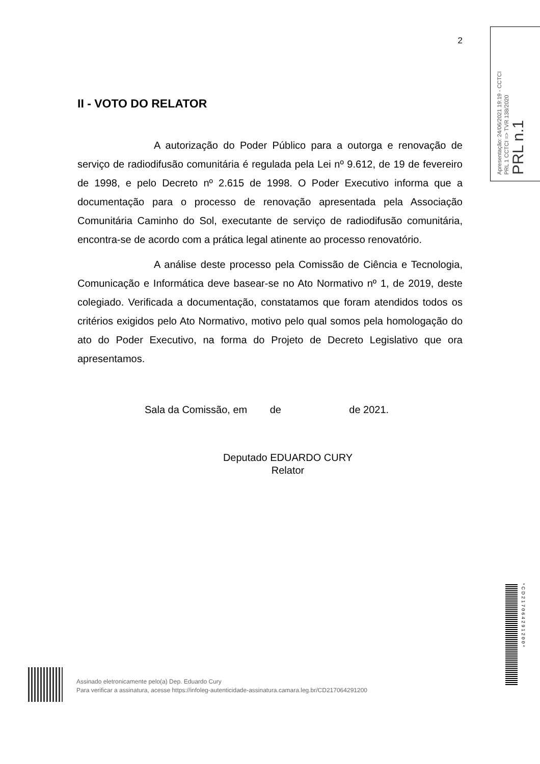2
II - VOTO DO RELATOR
A autorização do Poder Público para a outorga e renovação de serviço de radiodifusão comunitária é regulada pela Lei nº 9.612, de 19 de fevereiro de 1998, e pelo Decreto nº 2.615 de 1998. O Poder Executivo informa que a documentação para o processo de renovação apresentada pela Associação Comunitária Caminho do Sol, executante de serviço de radiodifusão comunitária, encontra-se de acordo com a prática legal atinente ao processo renovatório.
A análise deste processo pela Comissão de Ciência e Tecnologia, Comunicação e Informática deve basear-se no Ato Normativo nº 1, de 2019, deste colegiado. Verificada a documentação, constatamos que foram atendidos todos os critérios exigidos pelo Ato Normativo, motivo pelo qual somos pela homologação do ato do Poder Executivo, na forma do Projeto de Decreto Legislativo que ora apresentamos.
Sala da Comissão, em de de 2021.
Deputado EDUARDO CURY
Relator
Apresentação: 24/06/2021 19:19 - CCTCI
PRL 1 CCTCI => TVR 138/2020
PRL n.1
*CD217064291200*
Assinado eletronicamente pelo(a) Dep. Eduardo Cury
Para verificar a assinatura, acesse https://infoleg-autenticidade-assinatura.camara.leg.br/CD217064291200